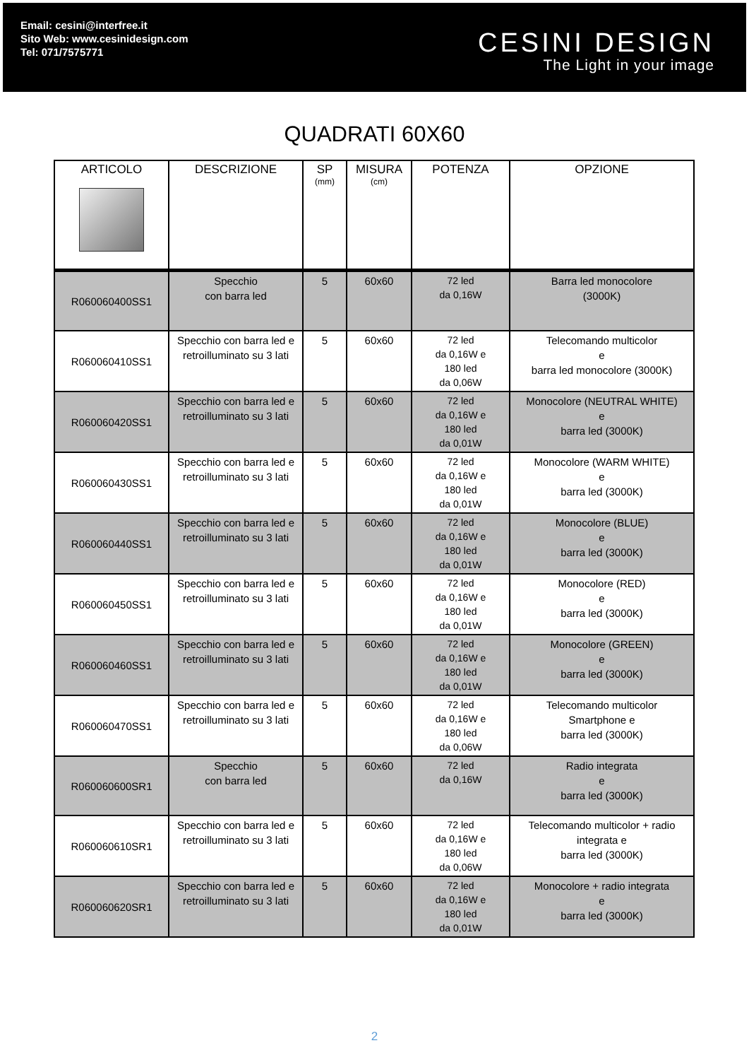Email: cesini@interfree.it
Sito Web: www.cesinidesign.com
Tel: 071/7575771
CESINI DESIGN
The Light in your image
QUADRATI 60X60
| ARTICOLO | DESCRIZIONE | SP (mm) | MISURA (cm) | POTENZA | OPZIONE |
| --- | --- | --- | --- | --- | --- |
| R060060400SS1 | Specchio con barra led | 5 | 60x60 | 72 led da 0,16W | Barra led monocolore (3000K) |
| R060060410SS1 | Specchio con barra led e retroilluminato su 3 lati | 5 | 60x60 | 72 led da 0,16W e 180 led da 0,06W | Telecomando multicolor e barra led monocolore (3000K) |
| R060060420SS1 | Specchio con barra led e retroilluminato su 3 lati | 5 | 60x60 | 72 led da 0,16W e 180 led da 0,01W | Monocolore (NEUTRAL WHITE) e barra led (3000K) |
| R060060430SS1 | Specchio con barra led e retroilluminato su 3 lati | 5 | 60x60 | 72 led da 0,16W e 180 led da 0,01W | Monocolore (WARM WHITE) e barra led (3000K) |
| R060060440SS1 | Specchio con barra led e retroilluminato su 3 lati | 5 | 60x60 | 72 led da 0,16W e 180 led da 0,01W | Monocolore (BLUE) e barra led (3000K) |
| R060060450SS1 | Specchio con barra led e retroilluminato su 3 lati | 5 | 60x60 | 72 led da 0,16W e 180 led da 0,01W | Monocolore (RED) e barra led (3000K) |
| R060060460SS1 | Specchio con barra led e retroilluminato su 3 lati | 5 | 60x60 | 72 led da 0,16W e 180 led da 0,01W | Monocolore (GREEN) e barra led (3000K) |
| R060060470SS1 | Specchio con barra led e retroilluminato su 3 lati | 5 | 60x60 | 72 led da 0,16W e 180 led da 0,06W | Telecomando multicolor Smartphone e barra led (3000K) |
| R060060600SR1 | Specchio con barra led | 5 | 60x60 | 72 led da 0,16W | Radio integrata e barra led (3000K) |
| R060060610SR1 | Specchio con barra led e retroilluminato su 3 lati | 5 | 60x60 | 72 led da 0,16W e 180 led da 0,06W | Telecomando multicolor + radio integrata e barra led (3000K) |
| R060060620SR1 | Specchio con barra led e retroilluminato su 3 lati | 5 | 60x60 | 72 led da 0,16W e 180 led da 0,01W | Monocolore + radio integrata e barra led (3000K) |
2